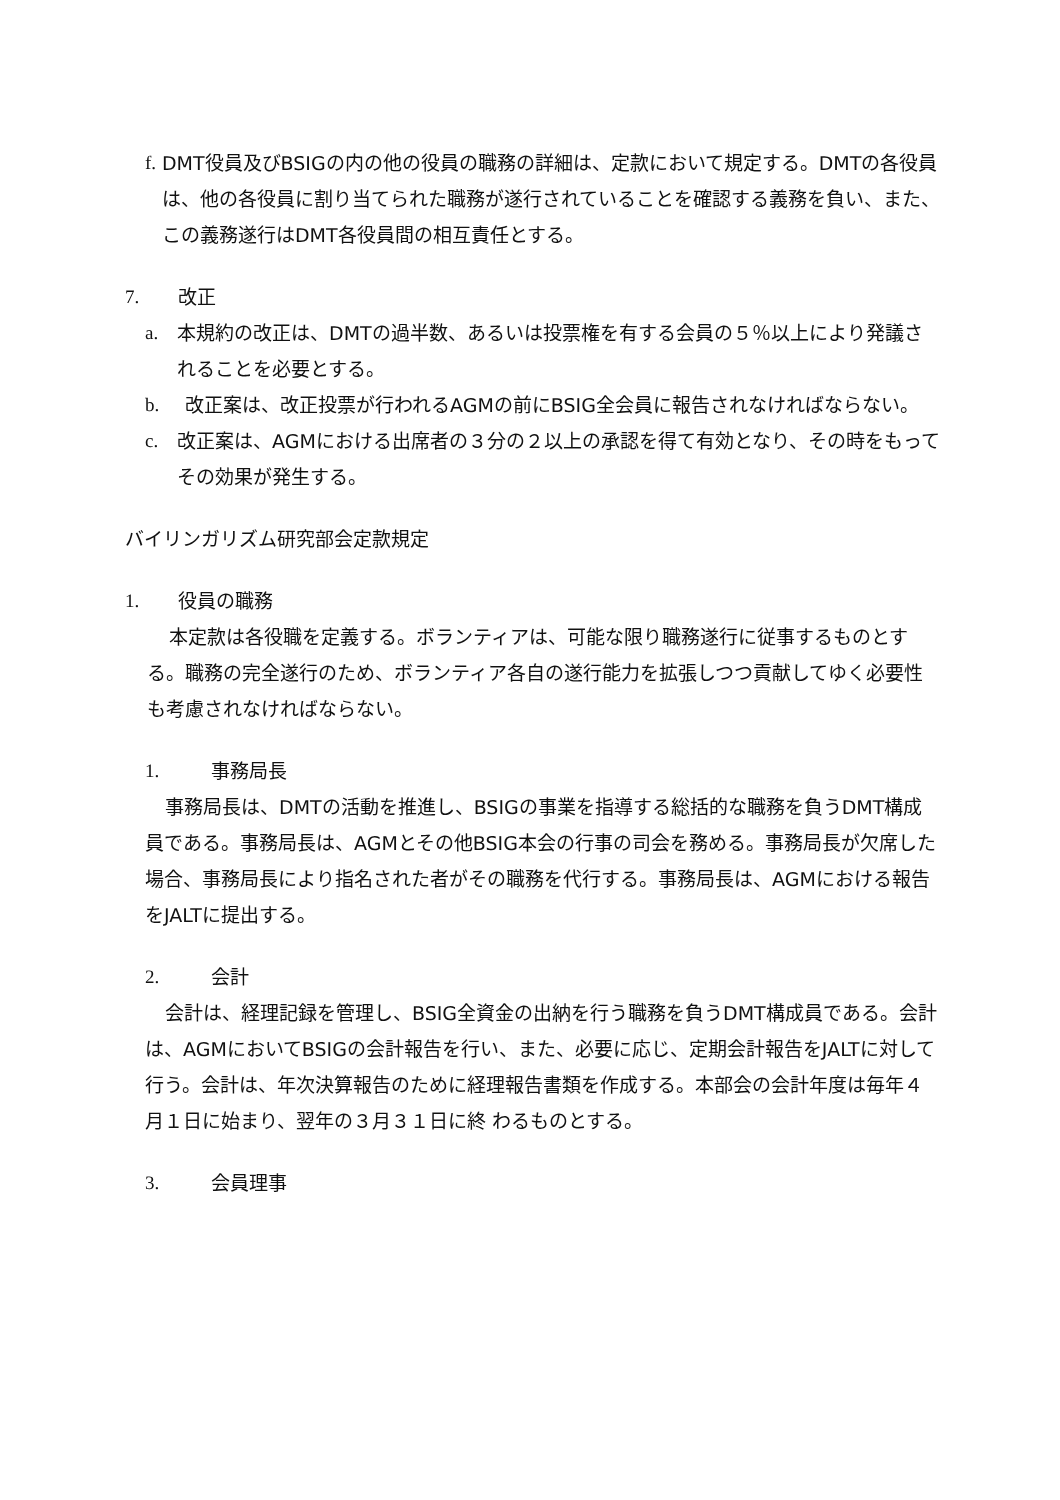f. DMT役員及びBSIGの内の他の役員の職務の詳細は、定款において規定する。DMTの各役員は、他の各役員に割り当てられた職務が遂行されていることを確認する義務を負い、また、この義務遂行はDMT各役員間の相互責任とする。
7. 改正
a. 本規約の改正は、DMTの過半数、あるいは投票権を有する会員の５％以上により発議されることを必要とする。
b. 改正案は、改正投票が行われるAGMの前にBSIG全会員に報告されなければならない。
c. 改正案は、AGMにおける出席者の３分の２以上の承認を得て有効となり、その時をもってその効果が発生する。
バイリンガリズム研究部会定款規定
1. 役員の職務
本定款は各役職を定義する。ボランティアは、可能な限り職務遂行に従事するものとする。職務の完全遂行のため、ボランティア各自の遂行能力を拡張しつつ貢献してゆく必要性も考慮されなければならない。
1. 事務局長
事務局長は、DMTの活動を推進し、BSIGの事業を指導する総括的な職務を負うDMT構成員である。事務局長は、AGMとその他BSIG本会の行事の司会を務める。事務局長が欠席した場合、事務局長により指名された者がその職務を代行する。事務局長は、AGMにおける報告をJALTに提出する。
2. 会計
会計は、経理記録を管理し、BSIG全資金の出納を行う職務を負うDMT構成員である。会計は、AGMにおいてBSIGの会計報告を行い、また、必要に応じ、定期会計報告をJALTに対して行う。会計は、年次決算報告のために経理報告書類を作成する。本部会の会計年度は毎年４月１日に始まり、翌年の３月３１日に終 わるものとする。
3. 会員理事